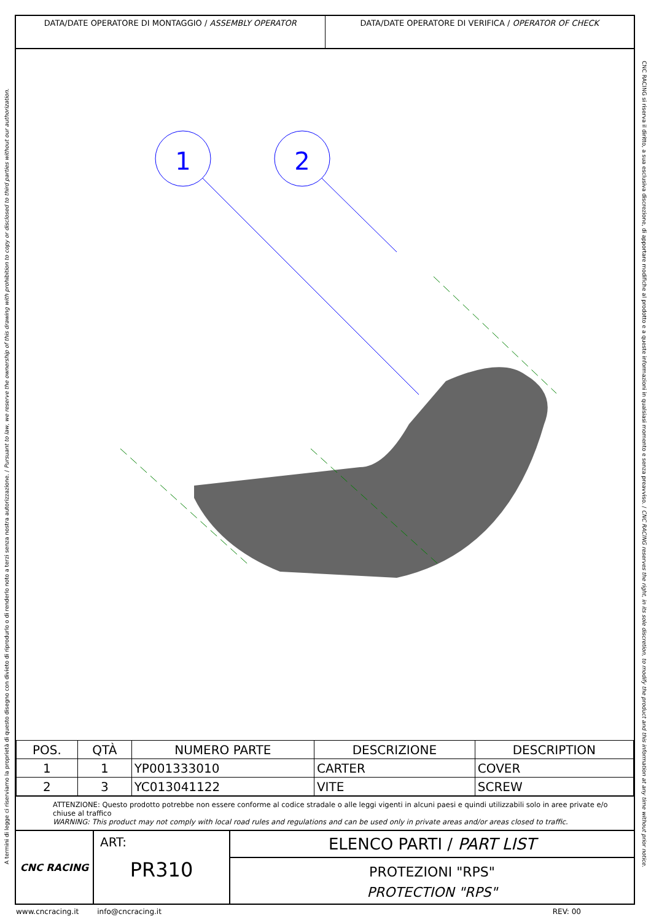A termini di legge ci riserviamo la proprietà di questo disegno con divieto di riprodurlo o di renderlo noto a terzi senza nostra autorizzazione. / Pursuant to law, we reserve the ownership of this drawing with prohibition to copy or disclosed to third parties without our authorization.
DATA/DATE OPERATORE DI MONTAGGIO / ASSEMBLY OPERATOR
DATA/DATE OPERATORE DI VERIFICA / OPERATOR OF CHECK
1
2
| POS. | QTÀ | NUMERO PARTE | DESCRIZIONE | DESCRIPTION |
| --- | --- | --- | --- | --- |
| 1 | 1 | YP001333010 | CARTER | COVER |
| 2 | 3 | YC013041122 | VITE | SCREW |
ATTENZIONE: Questo prodotto potrebbe non essere conforme al codice stradale o alle leggi vigenti in alcuni paesi e quindi utilizzabili solo in aree private e/o chiuse al traffico
WARNING: This product may not comply with local road rules and regulations and can be used only in private areas and/or areas closed to traffic.
CNC RACING
ART:
PR310
ELENCO PARTI / PART LIST
PROTEZIONI "RPS"
PROTECTION "RPS"
CNC RACING si riserva il diritto, a sua esclusiva discrezione, di apportare modifiche al prodotto e a queste informazioni in qualsiasi momento e senza preavviso. / CNC RACING reserves the right, in its sole discretion, to modify the product and this information at any time without prior notice.
www.cncracing.it info@cncracing.it REV: 00